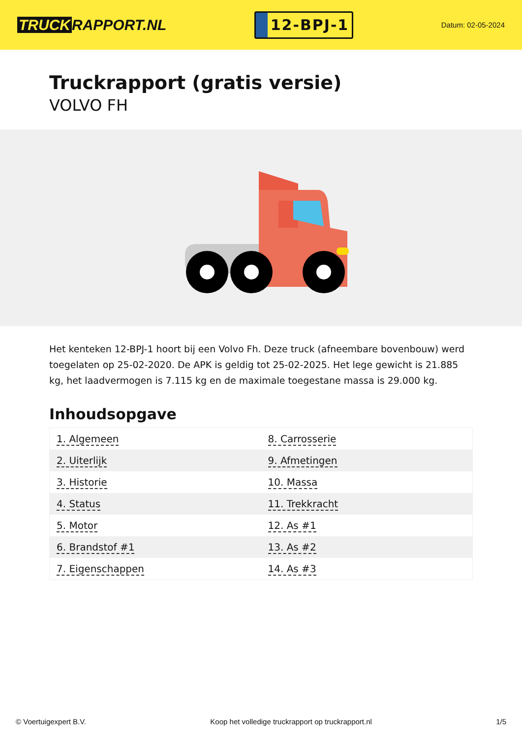TRUCK RAPPORT.NL
12-BPJ-1
Datum: 02-05-2024
Truckrapport (gratis versie)
VOLVO FH
Het kenteken 12-BPJ-1 hoort bij een Volvo Fh. Deze truck (afneembare bovenbouw) werd toegelaten op 25-02-2020. De APK is geldig tot 25-02-2025. Het lege gewicht is 21.885 kg, het laadvermogen is 7.115 kg en de maximale toegestane massa is 29.000 kg.
Inhoudsopgave
| 1. Algemeen | 8. Carrosserie |
| 2. Uiterlijk | 9. Afmetingen |
| 3. Historie | 10. Massa |
| 4. Status | 11. Trekkracht |
| 5. Motor | 12. As #1 |
| 6. Brandstof #1 | 13. As #2 |
| 7. Eigenschappen | 14. As #3 |
© Voertuigexpert B.V. Koop het volledige truckrapport op truckrapport.nl 1/5